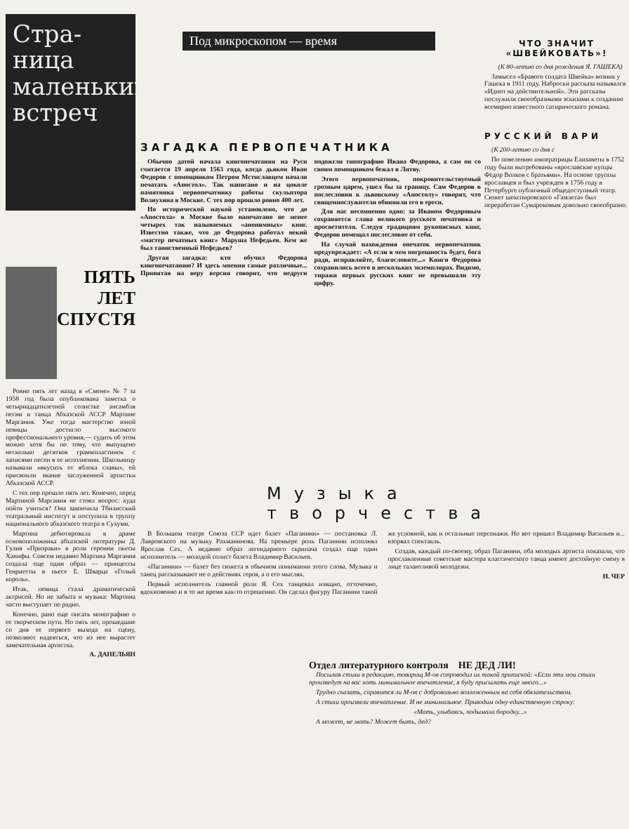Стра-
ница
маленьких
встреч
ПЯТЬ ЛЕТ СПУСТЯ
Ровно пять лет назад в «Смене» № 7 за 1958 год была опубликована заметка о четырнадцатилетней солистке ансамбля песни и танца Абхазской АССР Мартине Маргания. Уже тогда мастерство юной певицы достигло высокого профессионального уровня,— судить об этом можно хотя бы по тому, что выпущено несколько десятков граммпластинок с записями песен в ее исполнении. Школьницу называли «вкусить от яблока славы», ей присвоили звание заслуженной артистки Абхазской АССР.
С тех пор прошло пять лет. Конечно, перед Мартиной Маргания не стоял вопрос: куда пойти учиться? Она закончила Тбилисский театральный институт и поступила в труппу национального абхазского театра в Сухуми.
Мартина дебютировала в драме основоположника абхазской литературы Д. Гулия «Призраки» в роли героини пьесы Ханифы. Совсем недавно Мартина Маргания создала еще один образ — принцессы Генриетты в пьесе Е. Шварца «Голый король».
Итак, певица стала драматической актрисой. Но не забыта и музыка: Мартина часто выступает по радио.
Конечно, рано еще писать монографию о ее творческом пути. Но пять лет, прошедшие со дня ее первого выхода на сцену, позволяют надеяться, что из нее вырастет замечательная артистка.
А. ДАНЕЛЬЯН
Под микроскопом — время
ЗАГАДКА ПЕРВОПЕЧАТНИКА
Обычно датой начала книгопечатания на Руси считается 19 апреля 1563 года, когда дьякон Иван Федоров с помощником Петром Мстиславцем начали печатать «Апостол». Так написано и на цоколе памятника первопечатнику работы скульптора Волнухина в Москве. С тех пор прошло ровно 400 лет.
Но исторической наукой установлено, что до «Апостола» в Москве было напечатано не менее четырех так называемых «анонимных» книг. Известно также, что до Федорова работал некий «мастер печатных книг» Маруша Нефедьев. Кем же был таинственный Нефедьев?
Другая загадка: кто обучил Федорова книгопечатанию? И здесь мнения самые различные... Принятая на веру версия говорит, что недруги подожгли типографию Ивана Федорова, а сам он со своим помощником бежал в Литву.
Этого первопечатник, покровительствуемый грозным царем, ушел бы за границу. Сам Федоров в послесловии к львовскому «Апостолу» говорит, что священнослужители обвинили его в ереси.
Для нас несомненно одно: за Иваном Федоровым сохраняется слава великого русского печатника и просветителя. Следуя традициям рукописных книг, Федоров помещал послесловие от себя.
На случай нахождения опечаток первопечатник предупреждает: «А если в чем погрешность будет, бога ради, исправляйте, благословите...» Книги Федорова сохранились всего в нескольких экземплярах. Видимо, тиражи первых русских книг не превышали эту цифру.
ЧТО ЗНАЧИТ «ШВЕЙКОВАТЬ»!
(К 80-летию со дня рождения Я. ГАШЕКА)
Замысел «Бравого солдата Швейка» возник у Гашека в 1911 году. Наброски рассказа назывался «Идиот на действительной». Эти рассказы послужили своеобразными эскизами к созданию всемирно известного сатирического романа.
РУССКИЙ ВАРИ
(К 200-летию со дня с
По повелению императрицы Елизаветы в 1752 году были вытребованы «ярославские купцы Федор Волков с братьями». На основе труппы ярославцев и был учрежден в 1756 году в Петербурге публичный общедоступный театр. Сюжет шекспировского «Гамлета» был переработан Сумароковым довольно своеобразно.
Музыка творчества
В Большом театре Союза ССР идет балет «Паганини» — постановка Л. Лавровского на музыку Рахманинова. На премьере роль Паганини исполнял Ярослав Сех. А недавно образ легендарного скрипача создал еще один исполнитель — молодой солист балета Владимир Васильев.
«Паганини» — балет без сюжета в обычном понимании этого слова. Музыка и танец рассказывают не о действиях героя, а о его мыслях.
Первый исполнитель главной роли Я. Сех танцевал изящно, отточенно, вдохновенно и в то же время как-то отрешенно. Он сделал фигуру Паганини такой же условной, как и остальные персонажи. Но вот пришел Владимир Васильев и... взорвал спектакль.
Создав, каждый по-своему, образ Паганини, оба молодых артиста показали, что прославленные советские мастера классического танца имеют достойную смену в лице талантливой молодежи.
Н. ЧЕР
Отдел литературного контроля НЕ ДЕД ЛИ!
Посылая стихи в редакцию, товарищ М-ов сопроводил их такой припиской: «Если эти мои стихи произведут на вас хоть минимальное впечатление, я буду присылать еще много...»
Трудно сказать, справится ли М-ов с добровольно возложенным на себя обязательством.
А стихи произвели впечатление. И не минимальное. Приводим одну-единственную строку:
«Мать, улыбаясь, подымала бородку...»
А может, не мать? Может быть, дед?